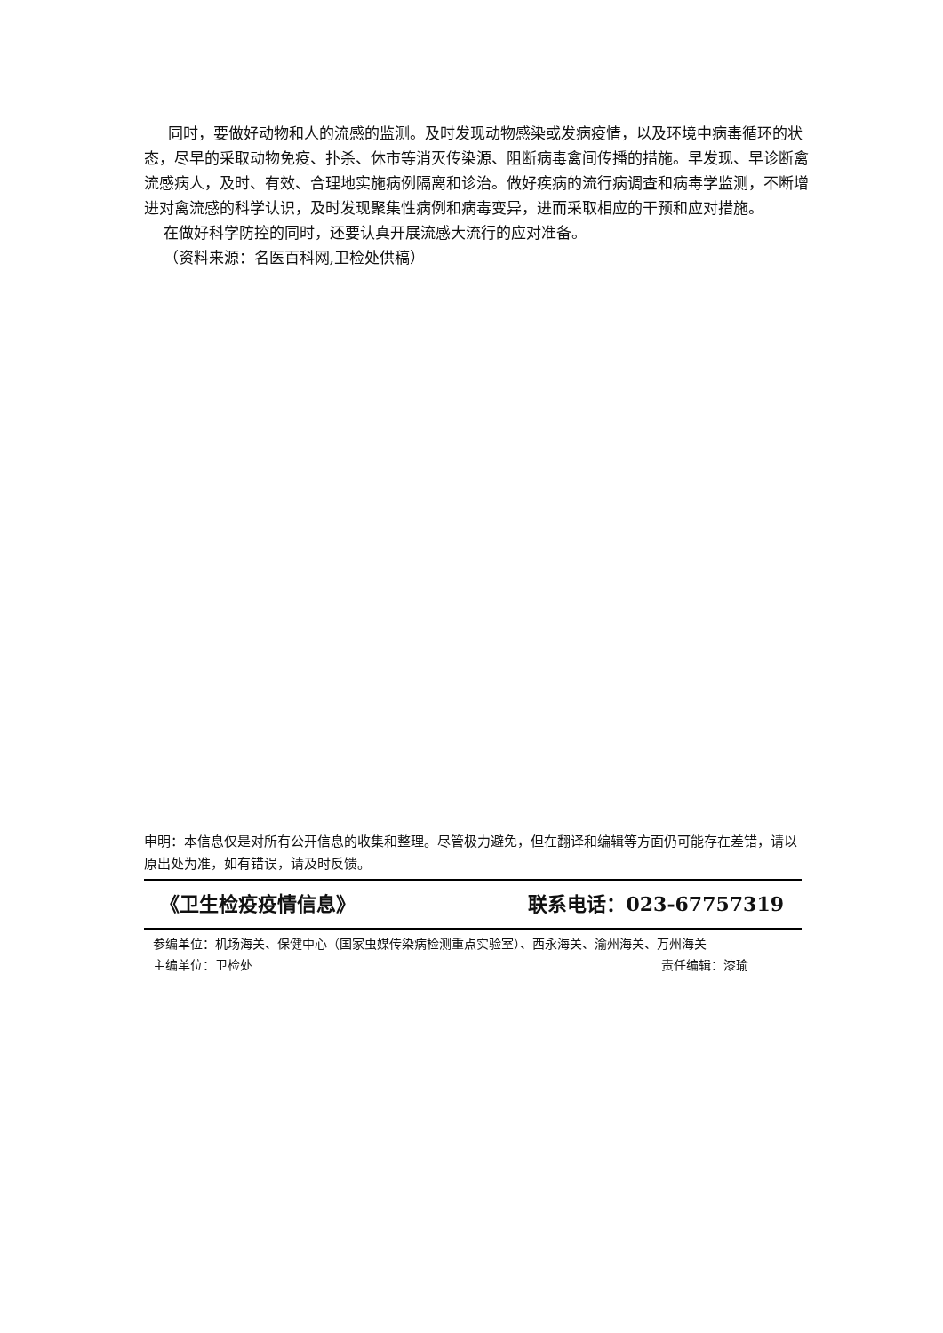同时，要做好动物和人的流感的监测。及时发现动物感染或发病疫情，以及环境中病毒循环的状态，尽早的采取动物免疫、扑杀、休市等消灭传染源、阻断病毒禽间传播的措施。早发现、早诊断禽流感病人，及时、有效、合理地实施病例隔离和诊治。做好疾病的流行病调查和病毒学监测，不断增进对禽流感的科学认识，及时发现聚集性病例和病毒变异，进而采取相应的干预和应对措施。
在做好科学防控的同时，还要认真开展流感大流行的应对准备。
（资料来源：名医百科网,卫检处供稿）
申明：本信息仅是对所有公开信息的收集和整理。尽管极力避免，但在翻译和编辑等方面仍可能存在差错，请以原出处为准，如有错误，请及时反馈。
《卫生检疫疫情信息》 联系电话：023-67757319
参编单位：机场海关、保健中心（国家虫媒传染病检测重点实验室）、西永海关、渝州海关、万州海关
主编单位：卫检处 责任编辑：漆瑜